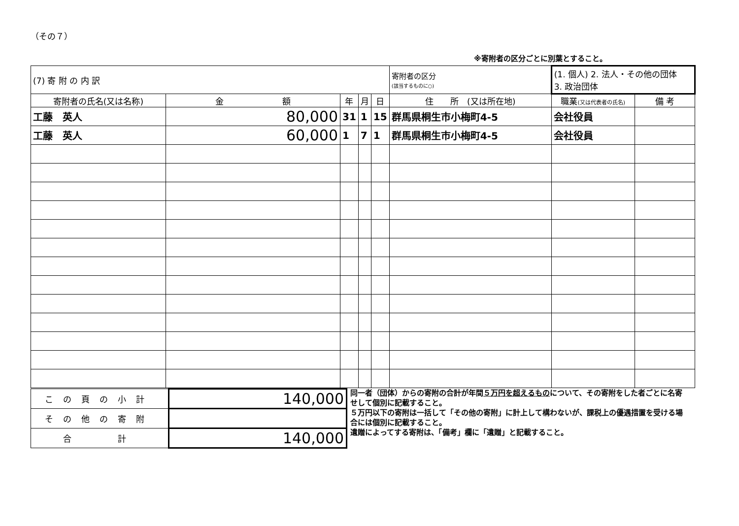（その７）
※寄附者の区分ごとに別葉とすること。
| (7) 寄 附 の 内 訳 | | | | | 寄附者の区分 (該当するものに○) | (1. 個人) 2. 法人・その他の団体 3. 政治団体 | |
| 寄附者の氏名(又は名称) | 金 額 | 年 | 月 | 日 | 住 所 (又は所在地) | 職業 (又は代表者の氏名) | 備 考 |
| 工藤 英人 | 80,000 | 31 | 1 | 15 | 群馬県桐生市小梅町4-5 | 会社役員 | |
| 工藤 英人 | 60,000 | 1 | 7 | 1 | 群馬県桐生市小梅町4-5 | 会社役員 | |
| この頁の小計 | 140,000 |
| その他の寄附 | |
| 合 計 | 140,000 |
同一者（団体）からの寄附の合計が年間５万円を超えるものについて、その寄附をした者ごとに名寄せして個別に記載すること。
５万円以下の寄附は一括して「その他の寄附」に計上して構わないが、課税上の優遇措置を受ける場合には個別に記載すること。
遺贈によってする寄附は、「備考」欄に「遺贈」と記載すること。